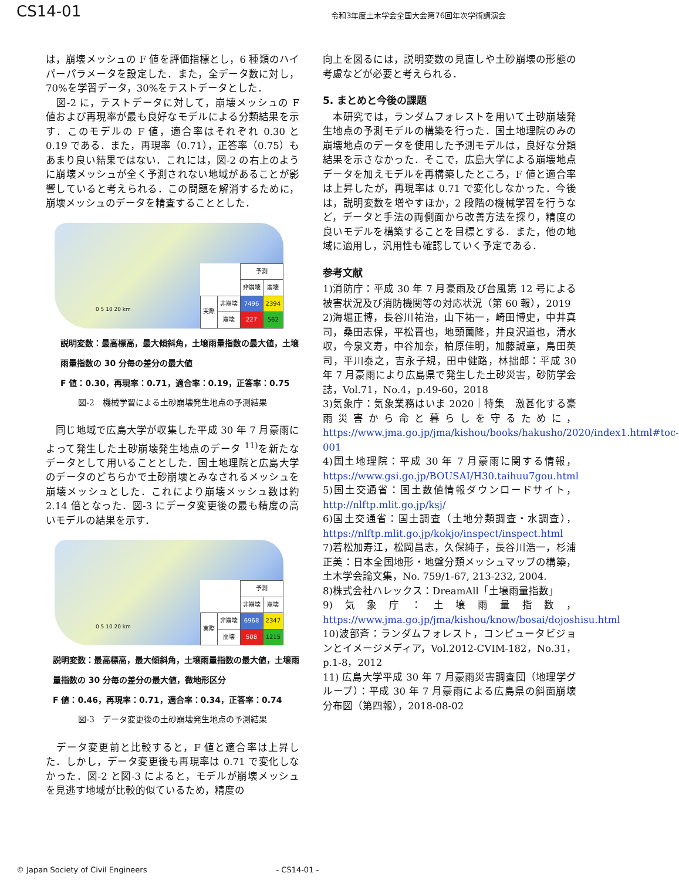CS14-01 令和3年度土木学会全国大会第76回年次学術講演会
は，崩壊メッシュの F 値を評価指標とし，6 種類のハイパーパラメータを設定した．また，全データ数に対し，70%を学習データ，30%をテストデータとした．
　図-2 に，テストデータに対して，崩壊メッシュの F 値および再現率が最も良好なモデルによる分類結果を示す．このモデルの F 値，適合率はそれぞれ 0.30 と 0.19 である．また，再現率（0.71），正答率（0.75）もあまり良い結果ではない．これには，図-2 の右上のように崩壊メッシュが全く予測されない地域があることが影響していると考えられる．この問題を解消するために，崩壊メッシュのデータを精査することとした．
0 5 10 20 km
| | | 予測 | |
| | | 非崩壊 | 崩壊 |
| 実際 | 非崩壊 | 7496 | 2394 |
| | 崩壊 | 227 | 562 |
説明変数：最高標高，最大傾斜角，土壌雨量指数の最大値，土壌雨量指数の 30 分毎の差分の最大値
F 値：0.30，再現率：0.71，適合率：0.19，正答率：0.75
図-2　機械学習による土砂崩壊発生地点の予測結果
　同じ地域で広島大学が収集した平成 30 年 7 月豪雨によって発生した土砂崩壊発生地点のデータ <sup>11)</sup>を新たなデータとして用いることとした．国土地理院と広島大学のデータのどちらかで土砂崩壊とみなされるメッシュを崩壊メッシュとした．これにより崩壊メッシュ数は約 2.14 倍となった．図-3 にデータ変更後の最も精度の高いモデルの結果を示す．
0 5 10 20 km
| | | 予測 | |
| | | 非崩壊 | 崩壊 |
| 実際 | 非崩壊 | 6968 | 2347 |
| | 崩壊 | 508 | 1215 |
説明変数：最高標高，最大傾斜角，土壌雨量指数の最大値，土壌雨量指数の 30 分毎の差分の最大値，微地形区分
F 値：0.46，再現率：0.71，適合率：0.34，正答率：0.74
図-3　データ変更後の土砂崩壊発生地点の予測結果
　データ変更前と比較すると，F 値と適合率は上昇した．しかし，データ変更後も再現率は 0.71 で変化しなかった．図-2 と図-3 によると，モデルが崩壊メッシュを見逃す地域が比較的似ているため，精度の
向上を図るには，説明変数の見直しや土砂崩壊の形態の考慮などが必要と考えられる．
5. まとめと今後の課題
　本研究では，ランダムフォレストを用いて土砂崩壊発生地点の予測モデルの構築を行った．国土地理院のみの崩壊地点のデータを使用した予測モデルは，良好な分類結果を示さなかった．そこで，広島大学による崩壊地点データを加えモデルを再構築したところ，F 値と適合率は上昇したが，再現率は 0.71 で変化しなかった．今後は，説明変数を増やすほか，2 段階の機械学習を行うなど，データと手法の両側面から改善方法を探り，精度の良いモデルを構築することを目標とする．また，他の地域に適用し，汎用性も確認していく予定である．
参考文献
1)消防庁：平成 30 年 7 月豪雨及び台風第 12 号による被害状況及び消防機関等の対応状況（第 60 報），2019
2)海堀正博，長谷川祐治，山下祐一，崎田博史，中井真司，桑田志保，平松晋也，地頭薗隆，井良沢道也，清水収，今泉文寿，中谷加奈，柏原佳明，加藤誠章，鳥田英司，平川泰之，吉永子規，田中健路，林拙郎：平成 30 年 7 月豪雨により広島県で発生した土砂災害，砂防学会誌，Vol.71，No.4，p.49-60，2018
3)気象庁：気象業務はいま 2020｜特集　激甚化する豪雨災害から命と暮らしを守るために，https://www.jma.go.jp/jma/kishou/books/hakusho/2020/index1.html#toc-001
4)国土地理院：平成 30 年 7 月豪雨に関する情報，https://www.gsi.go.jp/BOUSAI/H30.taihuu7gou.html
5)国土交通省：国土数値情報ダウンロードサイト，http://nlftp.mlit.go.jp/ksj/
6)国土交通省：国土調査（土地分類調査・水調査），https://nlftp.mlit.go.jp/kokjo/inspect/inspect.html
7)若松加寿江，松岡昌志，久保純子，長谷川浩一，杉浦正美：日本全国地形・地盤分類メッシュマップの構築，土木学会論文集，No. 759/1-67, 213-232, 2004.
8)株式会社ハレックス：DreamAll「土壌雨量指数」
9)気象庁：土壌雨量指数，https://www.jma.go.jp/jma/kishou/know/bosai/dojoshisu.html
10)波部斉：ランダムフォレスト，コンピュータビジョンとイメージメディア，Vol.2012-CVIM-182，No.31，p.1-8，2012
11) 広島大学平成 30 年 7 月豪雨災害調査団（地理学グループ）：平成 30 年 7 月豪雨による広島県の斜面崩壊分布図（第四報），2018-08-02
© Japan Society of Civil Engineers - CS14-01 -